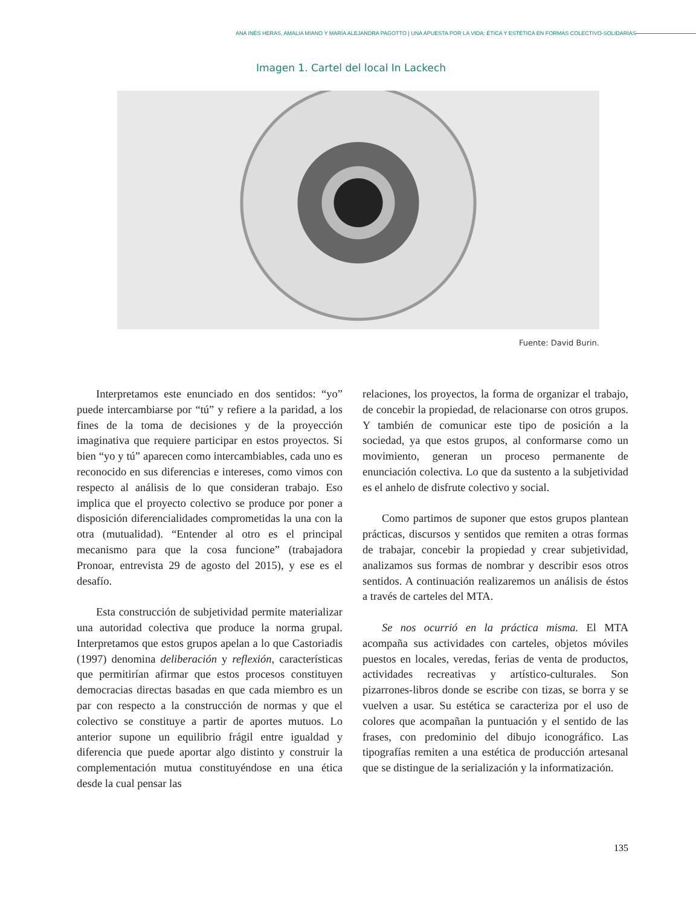ANA INÉS HERAS, AMALIA MIANO Y MARÍA ALEJANDRA PAGOTTO | UNA APUESTA POR LA VIDA: ÉTICA Y ESTÉTICA EN FORMAS COLECTIVO-SOLIDARIAS
Imagen 1. Cartel del local In Lackech
Fuente: David Burin.
Interpretamos este enunciado en dos sentidos: “yo” puede intercambiarse por “tú” y refiere a la paridad, a los fines de la toma de decisiones y de la proyección imaginativa que requiere participar en estos proyectos. Si bien “yo y tú” aparecen como intercambiables, cada uno es reconocido en sus diferencias e intereses, como vimos con respecto al análisis de lo que consideran trabajo. Eso implica que el proyecto colectivo se produce por poner a disposición diferencialidades comprometidas la una con la otra (mutualidad). “Entender al otro es el principal mecanismo para que la cosa funcione” (trabajadora Pronoar, entrevista 29 de agosto del 2015), y ese es el desafío.
Esta construcción de subjetividad permite materializar una autoridad colectiva que produce la norma grupal. Interpretamos que estos grupos apelan a lo que Castoriadis (1997) denomina deliberación y reflexión, características que permitirían afirmar que estos procesos constituyen democracias directas basadas en que cada miembro es un par con respecto a la construcción de normas y que el colectivo se constituye a partir de aportes mutuos. Lo anterior supone un equilibrio frágil entre igualdad y diferencia que puede aportar algo distinto y construir la complementación mutua constituyéndose en una ética desde la cual pensar las
relaciones, los proyectos, la forma de organizar el trabajo, de concebir la propiedad, de relacionarse con otros grupos. Y también de comunicar este tipo de posición a la sociedad, ya que estos grupos, al conformarse como un movimiento, generan un proceso permanente de enunciación colectiva. Lo que da sustento a la subjetividad es el anhelo de disfrute colectivo y social.
Como partimos de suponer que estos grupos plantean prácticas, discursos y sentidos que remiten a otras formas de trabajar, concebir la propiedad y crear subjetividad, analizamos sus formas de nombrar y describir esos otros sentidos. A continuación realizaremos un análisis de éstos a través de carteles del MTA.
Se nos ocurrió en la práctica misma. El MTA acompaña sus actividades con carteles, objetos móviles puestos en locales, veredas, ferias de venta de productos, actividades recreativas y artístico-culturales. Son pizarrones-libros donde se escribe con tizas, se borra y se vuelven a usar. Su estética se caracteriza por el uso de colores que acompañan la puntuación y el sentido de las frases, con predominio del dibujo iconográfico. Las tipografías remiten a una estética de producción artesanal que se distingue de la serialización y la informatización.
135